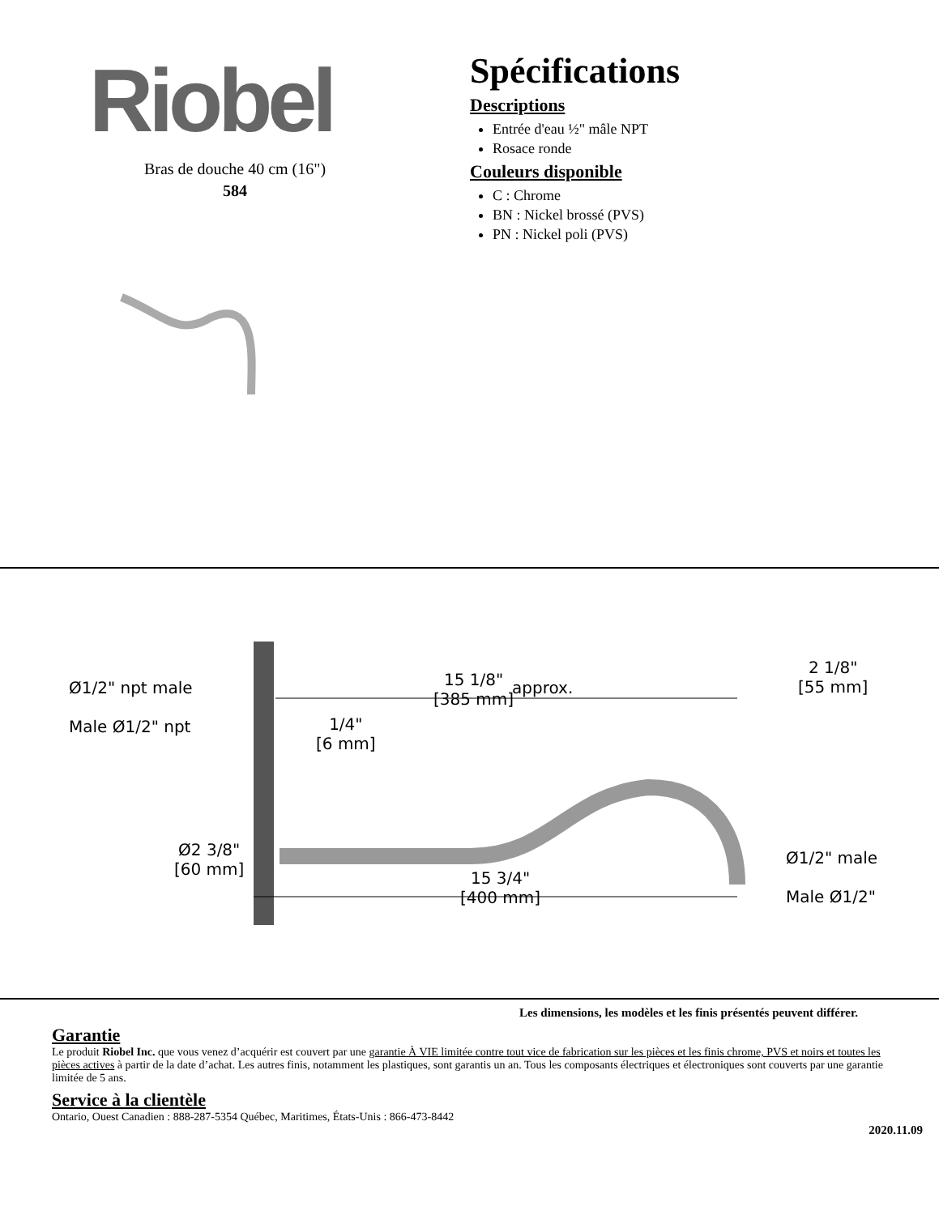Riobel
Bras de douche 40 cm (16")
584
Spécifications
Descriptions
Entrée d'eau ½" mâle NPT
Rosace ronde
Couleurs disponible
C : Chrome
BN : Nickel brossé (PVS)
PN : Nickel poli (PVS)
Ø1/2" npt male
Male Ø1/2" npt
15 1/8"
[385 mm]
approx.
2 1/8"
[55 mm]
1/4"
[6 mm]
Ø2 3/8"
[60 mm]
15 3/4"
[400 mm]
Ø1/2" male
Male Ø1/2"
Les dimensions, les modèles et les finis présentés peuvent différer.
Garantie
Le produit Riobel Inc. que vous venez d’acquérir est couvert par une garantie À VIE limitée contre tout vice de fabrication sur les pièces et les finis chrome, PVS et noirs et toutes les pièces actives à partir de la date d’achat. Les autres finis, notamment les plastiques, sont garantis un an. Tous les composants électriques et électroniques sont couverts par une garantie limitée de 5 ans.
Service à la clientèle
Ontario, Ouest Canadien : 888-287-5354 Québec, Maritimes, États-Unis : 866-473-8442
2020.11.09